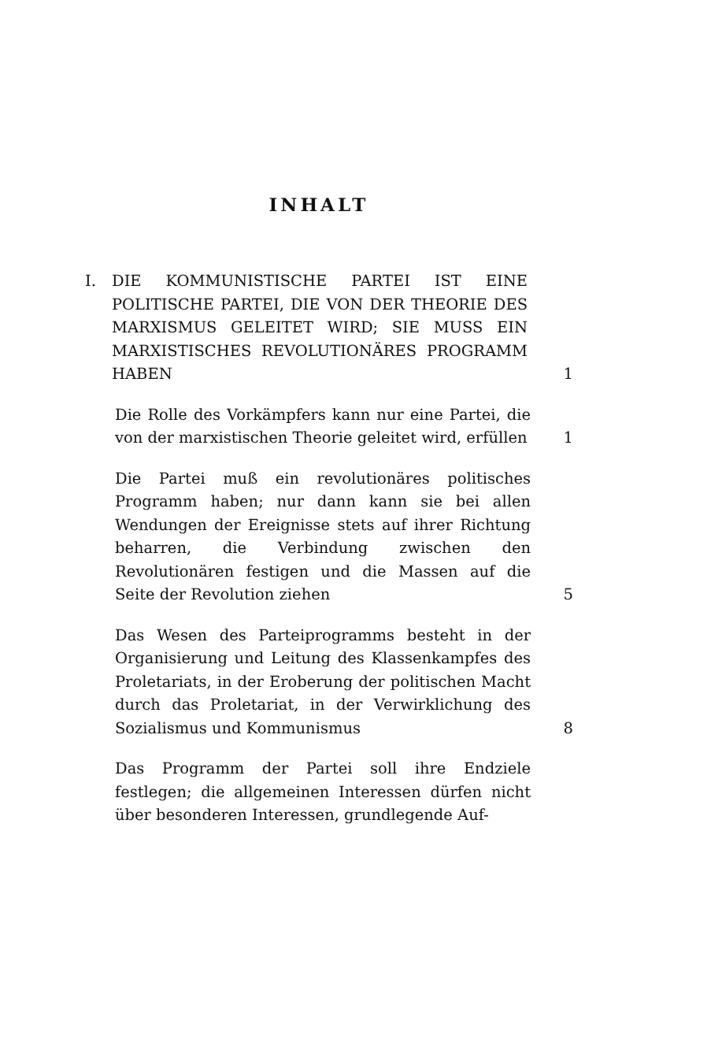INHALT
I. DIE KOMMUNISTISCHE PARTEI IST EINE POLITISCHE PARTEI, DIE VON DER THEORIE DES MARXISMUS GELEITET WIRD; SIE MUSS EIN MARXISTISCHES REVOLUTIONÄRES PROGRAMM HABEN
1
Die Rolle des Vorkämpfers kann nur eine Partei, die von der marxistischen Theorie geleitet wird, erfüllen
1
Die Partei muß ein revolutionäres politisches Programm haben; nur dann kann sie bei allen Wendungen der Ereignisse stets auf ihrer Richtung beharren, die Verbindung zwischen den Revolutionären festigen und die Massen auf die Seite der Revolution ziehen
5
Das Wesen des Parteiprogramms besteht in der Organisierung und Leitung des Klassenkampfes des Proletariats, in der Eroberung der politischen Macht durch das Proletariat, in der Verwirklichung des Sozialismus und Kommunismus
8
Das Programm der Partei soll ihre Endziele festlegen; die allgemeinen Interessen dürfen nicht über besonderen Interessen, grundlegende Auf-